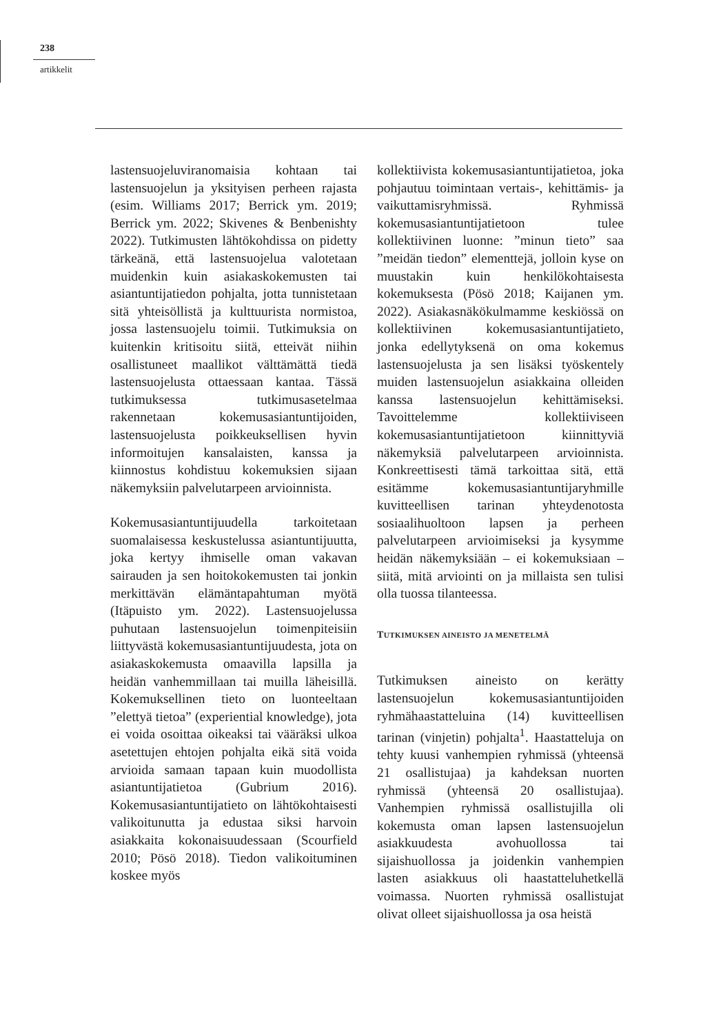238
artikkelit
lastensuojeluviranomaisia kohtaan tai lastensuojelun ja yksityisen perheen rajasta (esim. Williams 2017; Berrick ym. 2019; Berrick ym. 2022; Skivenes & Benbenishty 2022). Tutkimusten lähtökohdissa on pidetty tärkeänä, että lastensuojelua valotetaan muidenkin kuin asiakaskokemusten tai asiantuntijatiedon pohjalta, jotta tunnistetaan sitä yhteisöllistä ja kulttuurista normistoa, jossa lastensuojelu toimii. Tutkimuksia on kuitenkin kritisoitu siitä, etteivät niihin osallistuneet maallikot välttämättä tiedä lastensuojelusta ottaessaan kantaa. Tässä tutkimuksessa tutkimusasetelmaa rakennetaan kokemusasiantuntijoiden, lastensuojelusta poikkeuksellisen hyvin informoitujen kansalaisten, kanssa ja kiinnostus kohdistuu kokemuksien sijaan näkemyksiin palvelutarpeen arvioinnista.
Kokemusasiantuntijuudella tarkoitetaan suomalaisessa keskustelussa asiantuntijuutta, joka kertyy ihmiselle oman vakavan sairauden ja sen hoitokokemusten tai jonkin merkittävän elämäntapahtuman myötä (Itäpuisto ym. 2022). Lastensuojelussa puhutaan lastensuojelun toimenpiteisiin liittyvästä kokemusasiantuntijuudesta, jota on asiakaskokemusta omaavilla lapsilla ja heidän vanhemmillaan tai muilla läheisillä. Kokemuksellinen tieto on luonteeltaan ”elettyä tietoa” (experiential knowledge), jota ei voida osoittaa oikeaksi tai vääräksi ulkoa asetettujen ehtojen pohjalta eikä sitä voida arvioida samaan tapaan kuin muodollista asiantuntijatietoa (Gubrium 2016). Kokemusasiantuntijatieto on lähtökohtaisesti valikoitunutta ja edustaa siksi harvoin asiakkaita kokonaisuudessaan (Scourfield 2010; Pösö 2018). Tiedon valikoituminen koskee myös
kollektiivista kokemusasiantuntijatietoa, joka pohjautuu toimintaan vertais-, kehittämis- ja vaikuttamisryhmissä. Ryhmissä kokemusasiantuntijatietoon tulee kollektiivinen luonne: ”minun tieto” saa ”meidän tiedon” elementtejä, jolloin kyse on muustakin kuin henkilökohtaisesta kokemuksesta (Pösö 2018; Kaijanen ym. 2022). Asiakasnäkökulmamme keskiössä on kollektiivinen kokemusasiantuntijatieto, jonka edellytyksenä on oma kokemus lastensuojelusta ja sen lisäksi työskentely muiden lastensuojelun asiakkaina olleiden kanssa lastensuojelun kehittämiseksi. Tavoittelemme kollektiiviseen kokemusasiantuntijatietoon kiinnittyviä näkemyksiä palvelutarpeen arvioinnista. Konkreettisesti tämä tarkoittaa sitä, että esitämme kokemusasiantuntijaryhmille kuvitteellisen tarinan yhteydenotosta sosiaalihuoltoon lapsen ja perheen palvelutarpeen arvioimiseksi ja kysymme heidän näkemyksiään – ei kokemuksiaan – siitä, mitä arviointi on ja millaista sen tulisi olla tuossa tilanteessa.
TUTKIMUKSEN AINEISTO JA MENETELMÄ
Tutkimuksen aineisto on kerätty lastensuojelun kokemusasiantuntijoiden ryhmähaastatteluina (14) kuvitteellisen tarinan (vinjetin) pohjalta<sup>1</sup>. Haastatteluja on tehty kuusi vanhempien ryhmissä (yhteensä 21 osallistujaa) ja kahdeksan nuorten ryhmissä (yhteensä 20 osallistujaa). Vanhempien ryhmissä osallistujilla oli kokemusta oman lapsen lastensuojelun asiakkuudesta avohuollossa tai sijaishuollossa ja joidenkin vanhempien lasten asiakkuus oli haastatteluhetkellä voimassa. Nuorten ryhmissä osallistujat olivat olleet sijaishuollossa ja osa heistä